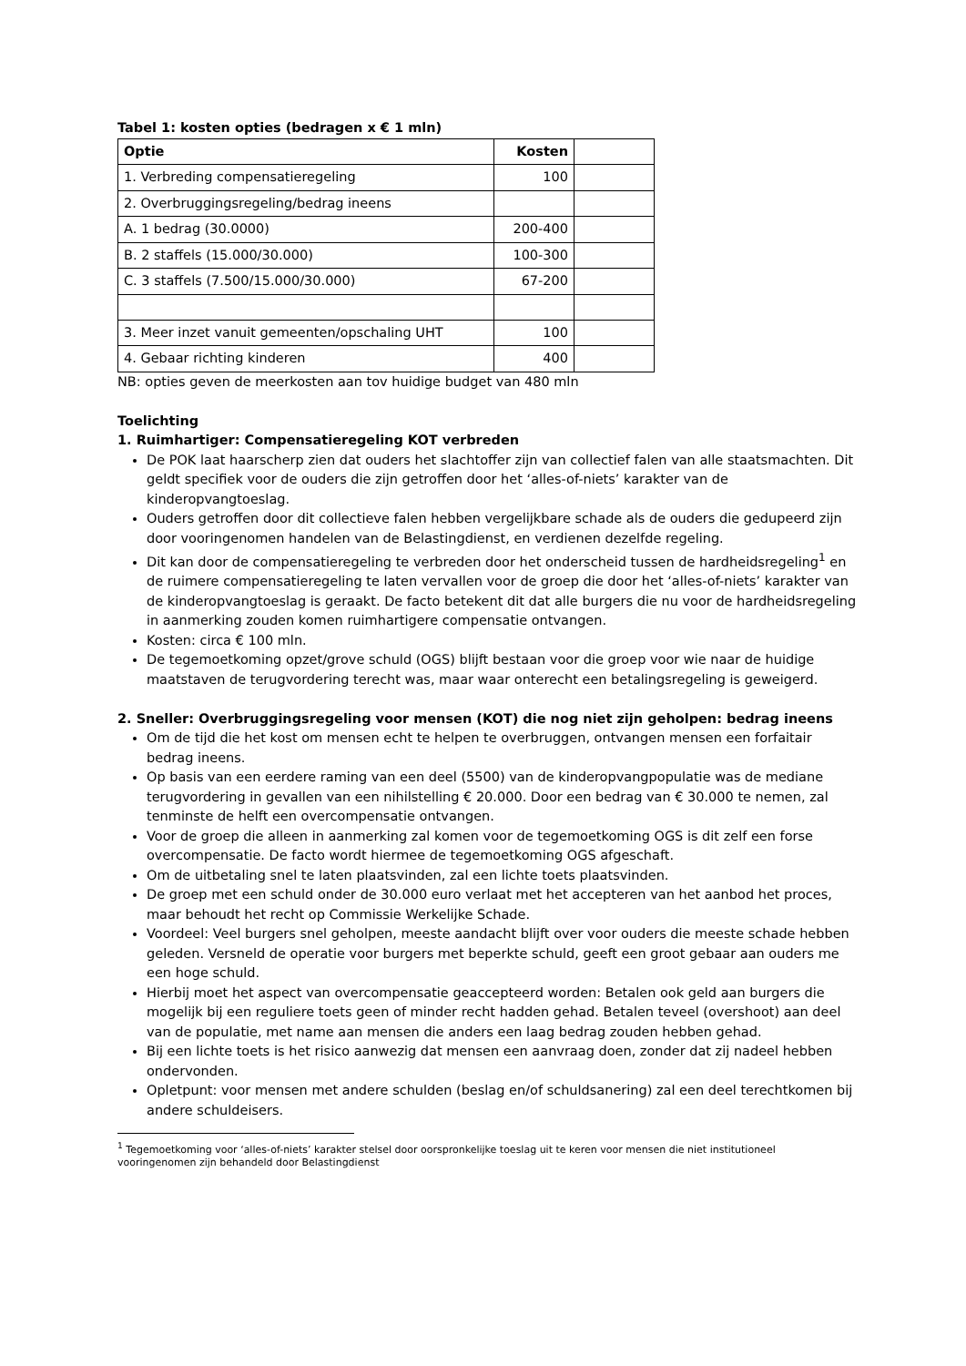Tabel 1: kosten opties (bedragen x € 1 mln)
| Optie | Kosten | |
| --- | --- | --- |
| 1. Verbreding compensatieregeling | 100 | |
| 2. Overbruggingsregeling/bedrag ineens | | |
| A. 1 bedrag (30.0000) | 200-400 | |
| B. 2 staffels (15.000/30.000) | 100-300 | |
| C. 3 staffels (7.500/15.000/30.000) | 67-200 | |
| 3. Meer inzet vanuit gemeenten/opschaling UHT | 100 | |
| 4. Gebaar richting kinderen | 400 | |
NB: opties geven de meerkosten aan tov huidige budget van 480 mln
Toelichting
1. Ruimhartiger: Compensatieregeling KOT verbreden
De POK laat haarscherp zien dat ouders het slachtoffer zijn van collectief falen van alle staatsmachten. Dit geldt specifiek voor de ouders die zijn getroffen door het ‘alles-of-niets’ karakter van de kinderopvangtoeslag.
Ouders getroffen door dit collectieve falen hebben vergelijkbare schade als de ouders die gedupeerd zijn door vooringenomen handelen van de Belastingdienst, en verdienen dezelfde regeling.
Dit kan door de compensatieregeling te verbreden door het onderscheid tussen de hardheidsregeling<sup>1</sup> en de ruimere compensatieregeling te laten vervallen voor de groep die door het ‘alles-of-niets’ karakter van de kinderopvangtoeslag is geraakt. De facto betekent dit dat alle burgers die nu voor de hardheidsregeling in aanmerking zouden komen ruimhartigere compensatie ontvangen.
Kosten: circa € 100 mln.
De tegemoetkoming opzet/grove schuld (OGS) blijft bestaan voor die groep voor wie naar de huidige maatstaven de terugvordering terecht was, maar waar onterecht een betalingsregeling is geweigerd.
2. Sneller: Overbruggingsregeling voor mensen (KOT) die nog niet zijn geholpen: bedrag ineens
Om de tijd die het kost om mensen echt te helpen te overbruggen, ontvangen mensen een forfaitair bedrag ineens.
Op basis van een eerdere raming van een deel (5500) van de kinderopvangpopulatie was de mediane terugvordering in gevallen van een nihilstelling € 20.000. Door een bedrag van € 30.000 te nemen, zal tenminste de helft een overcompensatie ontvangen.
Voor de groep die alleen in aanmerking zal komen voor de tegemoetkoming OGS is dit zelf een forse overcompensatie. De facto wordt hiermee de tegemoetkoming OGS afgeschaft.
Om de uitbetaling snel te laten plaatsvinden, zal een lichte toets plaatsvinden.
De groep met een schuld onder de 30.000 euro verlaat met het accepteren van het aanbod het proces, maar behoudt het recht op Commissie Werkelijke Schade.
Voordeel: Veel burgers snel geholpen, meeste aandacht blijft over voor ouders die meeste schade hebben geleden. Versneld de operatie voor burgers met beperkte schuld, geeft een groot gebaar aan ouders me een hoge schuld.
Hierbij moet het aspect van overcompensatie geaccepteerd worden: Betalen ook geld aan burgers die mogelijk bij een reguliere toets geen of minder recht hadden gehad. Betalen teveel (overshoot) aan deel van de populatie, met name aan mensen die anders een laag bedrag zouden hebben gehad.
Bij een lichte toets is het risico aanwezig dat mensen een aanvraag doen, zonder dat zij nadeel hebben ondervonden.
Opletpunt: voor mensen met andere schulden (beslag en/of schuldsanering) zal een deel terechtkomen bij andere schuldeisers.
<sup>1</sup> Tegemoetkoming voor ‘alles-of-niets’ karakter stelsel door oorspronkelijke toeslag uit te keren voor mensen die niet institutioneel vooringenomen zijn behandeld door Belastingdienst